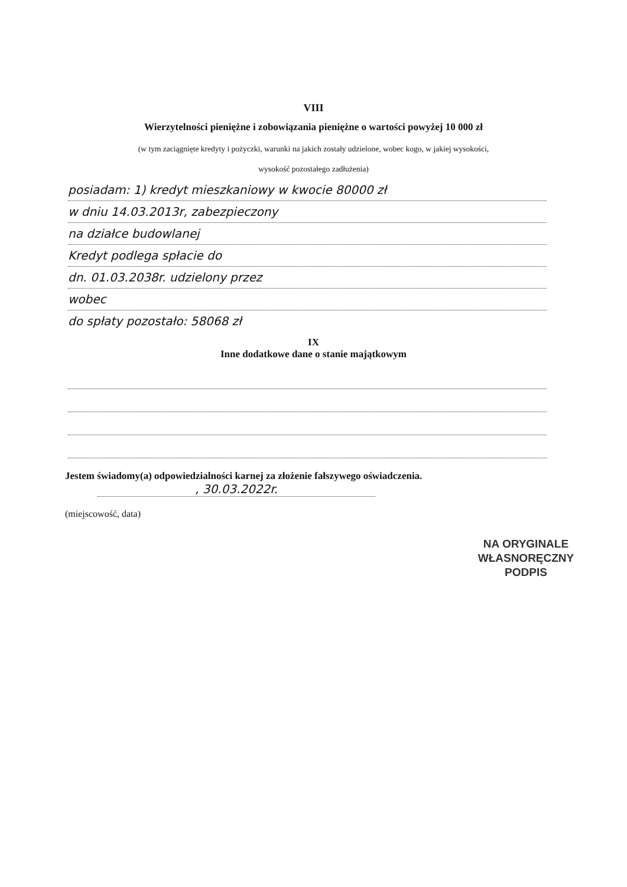VIII
Wierzytelności pieniężne i zobowiązania pieniężne o wartości powyżej 10 000 zł
(w tym zaciągnięte kredyty i pożyczki, warunki na jakich zostały udzielone, wobec kogo, w jakiej wysokości,
wysokość pozostałego zadłużenia)
posiadam: 1) kredyt mieszkaniowy w kwocie 80000 zł
w dniu 14.03.2013r, zabezpieczony
na działce budowlanej
Kredyt podlega spłacie do
dn. 01.03.2038r. udzielony przez
wobec
do spłaty pozostało: 58068 zł
IX
Inne dodatkowe dane o stanie majątkowym
Jestem świadomy(a) odpowiedzialności karnej za złożenie fałszywego oświadczenia.
, 30.03.2022r.
(miejscowość, data)
NA ORYGINALE
WŁASNORĘCZNY
PODPIS